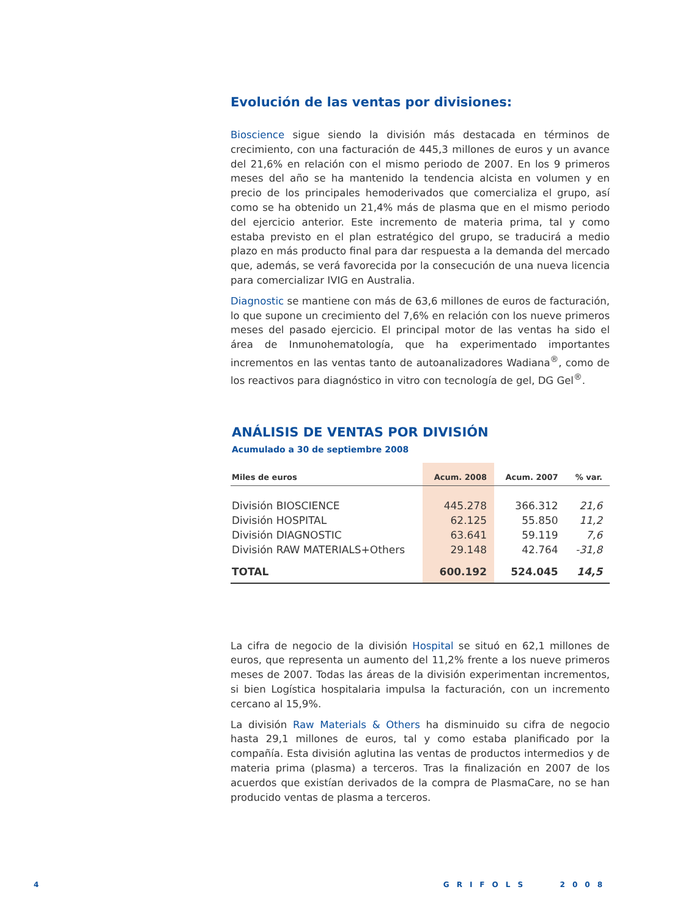Evolución de las ventas por divisiones:
Bioscience sigue siendo la división más destacada en términos de crecimiento, con una facturación de 445,3 millones de euros y un avance del 21,6% en relación con el mismo periodo de 2007. En los 9 primeros meses del año se ha mantenido la tendencia alcista en volumen y en precio de los principales hemoderivados que comercializa el grupo, así como se ha obtenido un 21,4% más de plasma que en el mismo periodo del ejercicio anterior. Este incremento de materia prima, tal y como estaba previsto en el plan estratégico del grupo, se traducirá a medio plazo en más producto final para dar respuesta a la demanda del mercado que, además, se verá favorecida por la consecución de una nueva licencia para comercializar IVIG en Australia.
Diagnostic se mantiene con más de 63,6 millones de euros de facturación, lo que supone un crecimiento del 7,6% en relación con los nueve primeros meses del pasado ejercicio. El principal motor de las ventas ha sido el área de Inmunohematología, que ha experimentado importantes incrementos en las ventas tanto de autoanalizadores Wadiana<sup>®</sup>, como de los reactivos para diagnóstico in vitro con tecnología de gel, DG Gel<sup>®</sup>.
ANÁLISIS DE VENTAS POR DIVISIÓN
Acumulado a 30 de septiembre 2008
| Miles de euros | Acum. 2008 | Acum. 2007 | % var. |
| --- | --- | --- | --- |
| División BIOSCIENCE | 445.278 | 366.312 | 21,6 |
| División HOSPITAL | 62.125 | 55.850 | 11,2 |
| División DIAGNOSTIC | 63.641 | 59.119 | 7,6 |
| División RAW MATERIALS+Others | 29.148 | 42.764 | -31,8 |
| TOTAL | 600.192 | 524.045 | 14,5 |
La cifra de negocio de la división Hospital se situó en 62,1 millones de euros, que representa un aumento del 11,2% frente a los nueve primeros meses de 2007. Todas las áreas de la división experimentan incrementos, si bien Logística hospitalaria impulsa la facturación, con un incremento cercano al 15,9%.
La división Raw Materials & Others ha disminuido su cifra de negocio hasta 29,1 millones de euros, tal y como estaba planificado por la compañía. Esta división aglutina las ventas de productos intermedios y de materia prima (plasma) a terceros. Tras la finalización en 2007 de los acuerdos que existían derivados de la compra de PlasmaCare, no se han producido ventas de plasma a terceros.
4 GRIFOLS 2008